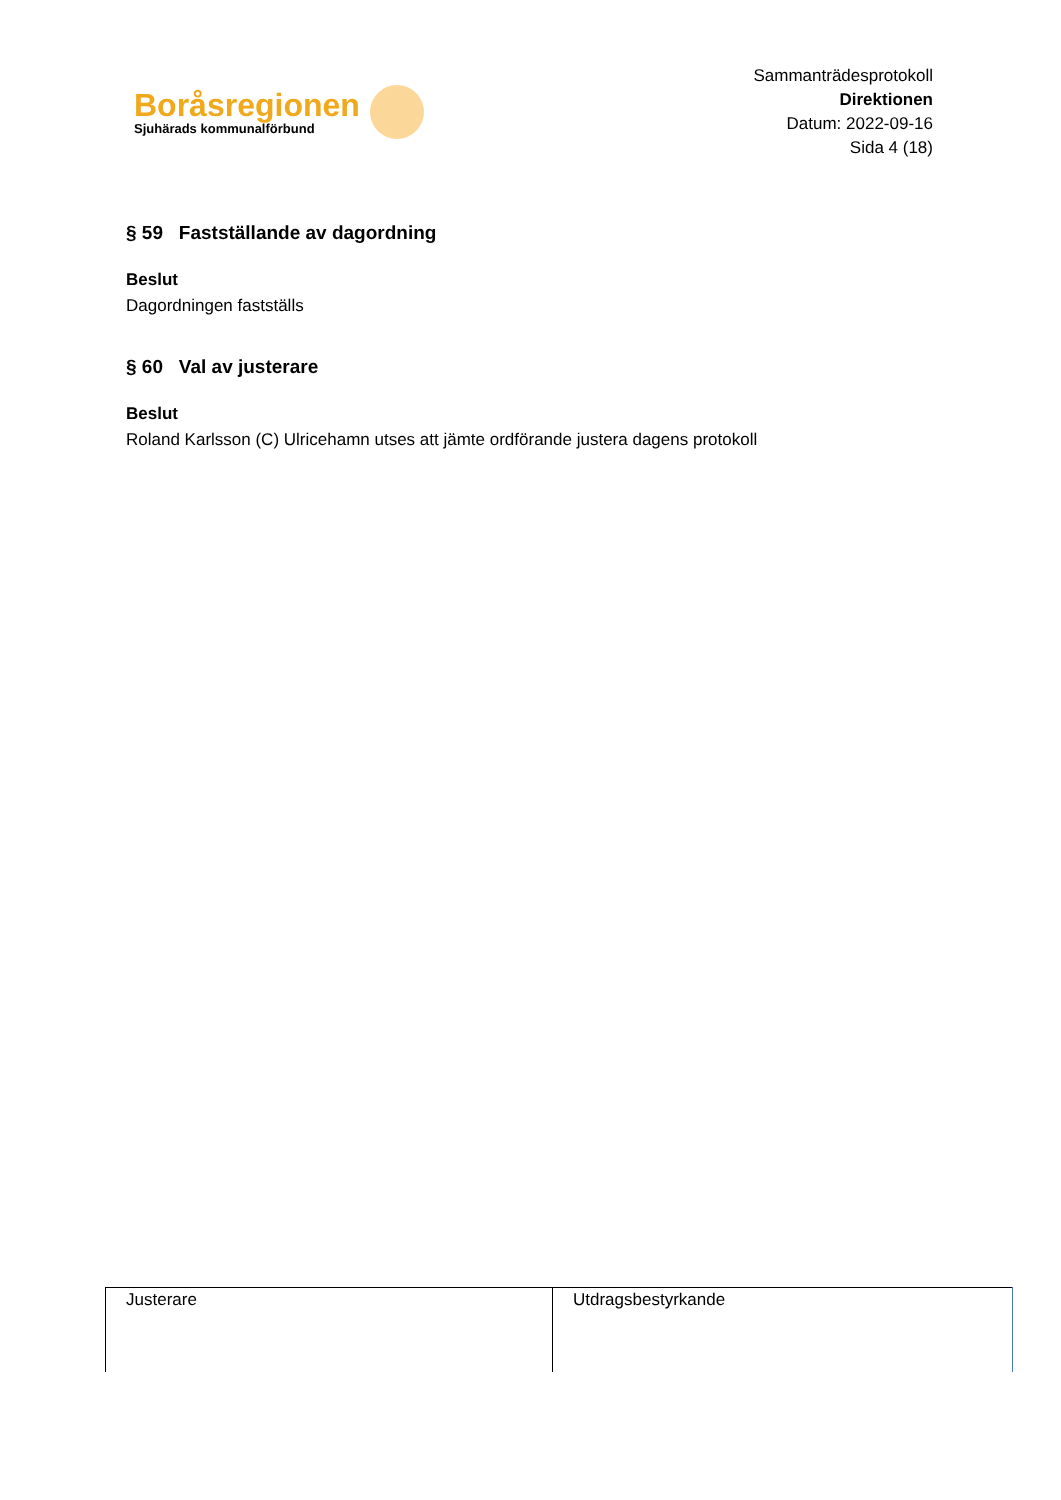Boråsregionen
Sjuhärads kommunalförbund
Sammanträdesprotokoll
Direktionen
Datum: 2022-09-16
Sida 4 (18)
§ 59 Fastställande av dagordning
Beslut
Dagordningen fastställs
§ 60 Val av justerare
Beslut
Roland Karlsson (C) Ulricehamn utses att jämte ordförande justera dagens protokoll
| Justerare | Utdragsbestyrkande |